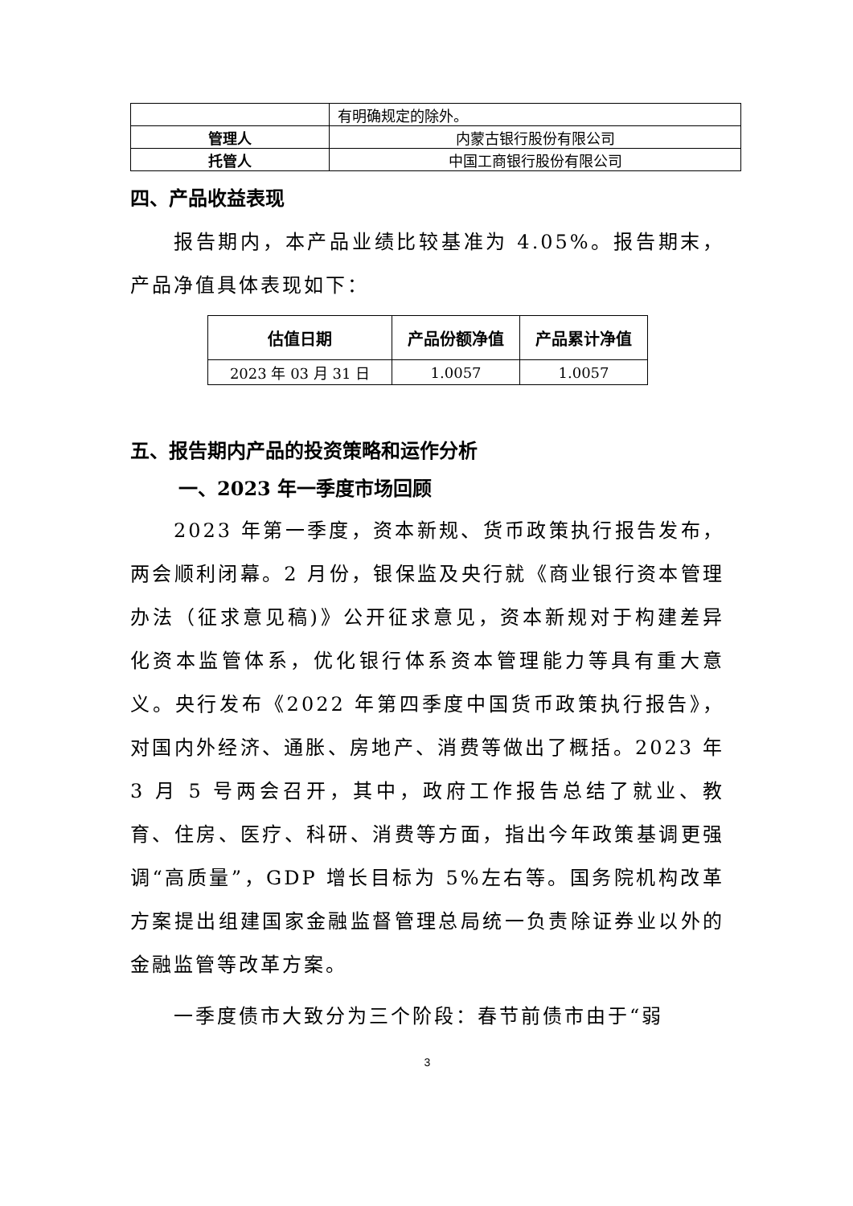| | 有明确规定的除外。 |
| 管理人 | 内蒙古银行股份有限公司 |
| 托管人 | 中国工商银行股份有限公司 |
四、产品收益表现
报告期内，本产品业绩比较基准为 4.05%。报告期末，产品净值具体表现如下：
| 估值日期 | 产品份额净值 | 产品累计净值 |
| --- | --- | --- |
| 2023 年 03 月 31 日 | 1.0057 | 1.0057 |
五、报告期内产品的投资策略和运作分析
一、2023 年一季度市场回顾
2023 年第一季度，资本新规、货币政策执行报告发布，两会顺利闭幕。2 月份，银保监及央行就《商业银行资本管理办法（征求意见稿)》公开征求意见，资本新规对于构建差异化资本监管体系，优化银行体系资本管理能力等具有重大意义。央行发布《2022 年第四季度中国货币政策执行报告》，对国内外经济、通胀、房地产、消费等做出了概括。2023 年 3 月 5 号两会召开，其中，政府工作报告总结了就业、教育、住房、医疗、科研、消费等方面，指出今年政策基调更强调“高质量”，GDP 增长目标为 5%左右等。国务院机构改革方案提出组建国家金融监督管理总局统一负责除证券业以外的金融监管等改革方案。
一季度债市大致分为三个阶段：春节前债市由于“弱
3